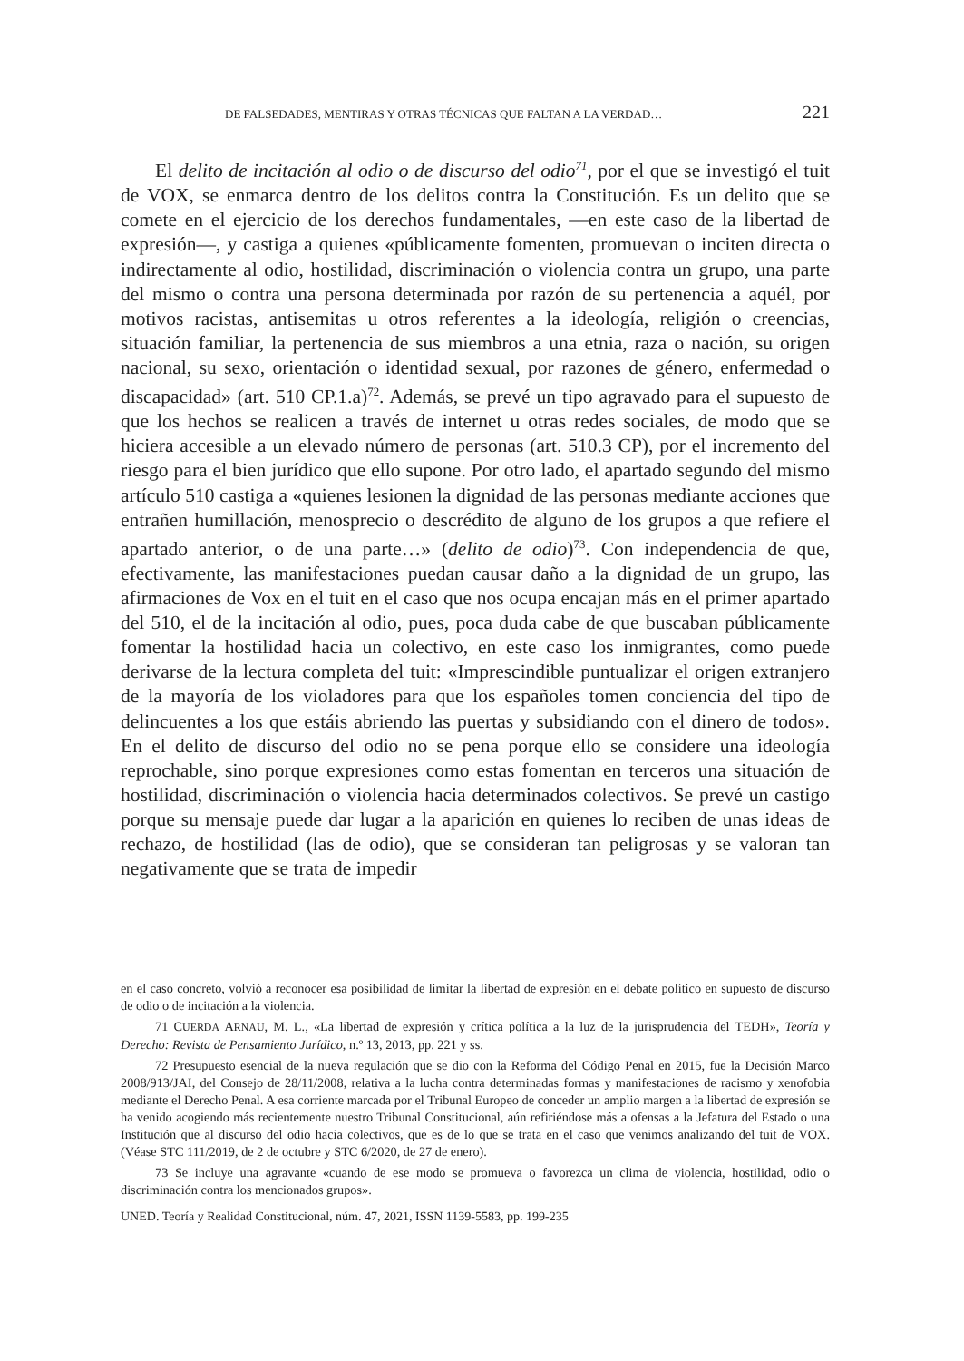DE FALSEDADES, MENTIRAS Y OTRAS TÉCNICAS QUE FALTAN A LA VERDAD… 221
El delito de incitación al odio o de discurso del odio<sup>71</sup>, por el que se investigó el tuit de VOX, se enmarca dentro de los delitos contra la Constitución. Es un delito que se comete en el ejercicio de los derechos fundamentales, —en este caso de la libertad de expresión—, y castiga a quienes «públicamente fomenten, promuevan o inciten directa o indirectamente al odio, hostilidad, discriminación o violencia contra un grupo, una parte del mismo o contra una persona determinada por razón de su pertenencia a aquél, por motivos racistas, antisemitas u otros referentes a la ideología, religión o creencias, situación familiar, la pertenencia de sus miembros a una etnia, raza o nación, su origen nacional, su sexo, orientación o identidad sexual, por razones de género, enfermedad o discapacidad» (art. 510 CP.1.a)<sup>72</sup>. Además, se prevé un tipo agravado para el supuesto de que los hechos se realicen a través de internet u otras redes sociales, de modo que se hiciera accesible a un elevado número de personas (art. 510.3 CP), por el incremento del riesgo para el bien jurídico que ello supone. Por otro lado, el apartado segundo del mismo artículo 510 castiga a «quienes lesionen la dignidad de las personas mediante acciones que entrañen humillación, menosprecio o descrédito de alguno de los grupos a que refiere el apartado anterior, o de una parte…» (delito de odio)<sup>73</sup>. Con independencia de que, efectivamente, las manifestaciones puedan causar daño a la dignidad de un grupo, las afirmaciones de Vox en el tuit en el caso que nos ocupa encajan más en el primer apartado del 510, el de la incitación al odio, pues, poca duda cabe de que buscaban públicamente fomentar la hostilidad hacia un colectivo, en este caso los inmigrantes, como puede derivarse de la lectura completa del tuit: «Imprescindible puntualizar el origen extranjero de la mayoría de los violadores para que los españoles tomen conciencia del tipo de delincuentes a los que estáis abriendo las puertas y subsidiando con el dinero de todos». En el delito de discurso del odio no se pena porque ello se considere una ideología reprochable, sino porque expresiones como estas fomentan en terceros una situación de hostilidad, discriminación o violencia hacia determinados colectivos. Se prevé un castigo porque su mensaje puede dar lugar a la aparición en quienes lo reciben de unas ideas de rechazo, de hostilidad (las de odio), que se consideran tan peligrosas y se valoran tan negativamente que se trata de impedir
en el caso concreto, volvió a reconocer esa posibilidad de limitar la libertad de expresión en el debate político en supuesto de discurso de odio o de incitación a la violencia.
71 CUERDA ARNAU, M. L., «La libertad de expresión y crítica política a la luz de la jurisprudencia del TEDH», Teoría y Derecho: Revista de Pensamiento Jurídico, n.º 13, 2013, pp. 221 y ss.
72 Presupuesto esencial de la nueva regulación que se dio con la Reforma del Código Penal en 2015, fue la Decisión Marco 2008/913/JAI, del Consejo de 28/11/2008, relativa a la lucha contra determinadas formas y manifestaciones de racismo y xenofobia mediante el Derecho Penal. A esa corriente marcada por el Tribunal Europeo de conceder un amplio margen a la libertad de expresión se ha venido acogiendo más recientemente nuestro Tribunal Constitucional, aún refiriéndose más a ofensas a la Jefatura del Estado o una Institución que al discurso del odio hacia colectivos, que es de lo que se trata en el caso que venimos analizando del tuit de VOX. (Véase STC 111/2019, de 2 de octubre y STC 6/2020, de 27 de enero).
73 Se incluye una agravante «cuando de ese modo se promueva o favorezca un clima de violencia, hostilidad, odio o discriminación contra los mencionados grupos».
UNED. Teoría y Realidad Constitucional, núm. 47, 2021, ISSN 1139-5583, pp. 199-235